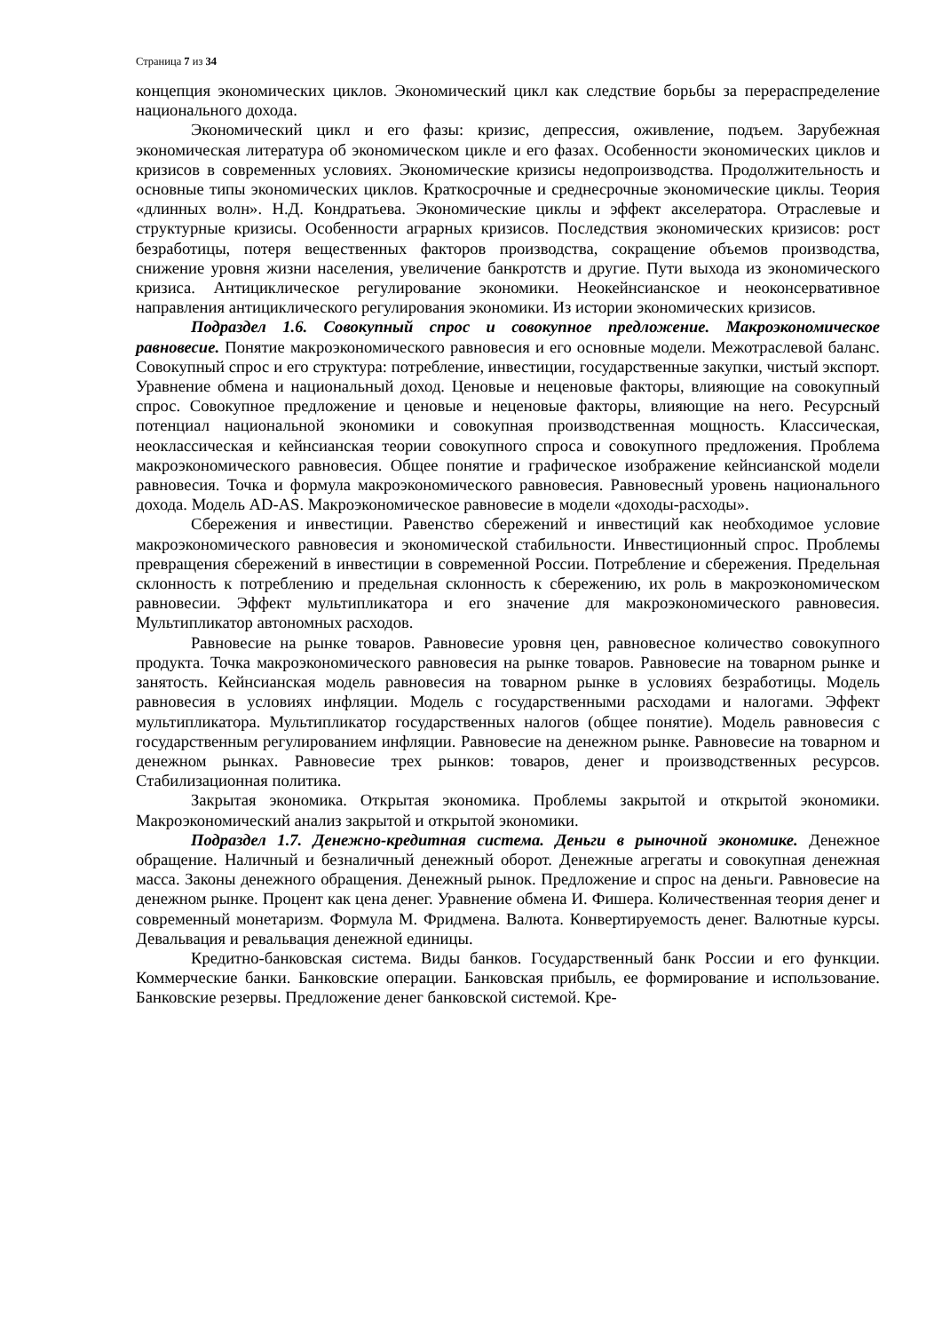Страница 7 из 34
концепция экономических циклов. Экономический цикл как следствие борьбы за перераспределение национального дохода.
Экономический цикл и его фазы: кризис, депрессия, оживление, подъем. Зарубежная экономическая литература об экономическом цикле и его фазах. Особенности экономических циклов и кризисов в современных условиях. Экономические кризисы недопроизводства. Продолжительность и основные типы экономических циклов. Краткосрочные и среднесрочные экономические циклы. Теория «длинных волн». Н.Д. Кондратьева. Экономические циклы и эффект акселератора. Отраслевые и структурные кризисы. Особенности аграрных кризисов. Последствия экономических кризисов: рост безработицы, потеря вещественных факторов производства, сокращение объемов производства, снижение уровня жизни населения, увеличение банкротств и другие. Пути выхода из экономического кризиса. Антициклическое регулирование экономики. Неокейнсианское и неоконсервативное направления антициклического регулирования экономики. Из истории экономических кризисов.
Подраздел 1.6. Совокупный спрос и совокупное предложение. Макроэкономическое равновесие. Понятие макроэкономического равновесия и его основные модели. Межотраслевой баланс. Совокупный спрос и его структура: потребление, инвестиции, государственные закупки, чистый экспорт. Уравнение обмена и национальный доход. Ценовые и неценовые факторы, влияющие на совокупный спрос. Совокупное предложение и ценовые и неценовые факторы, влияющие на него. Ресурсный потенциал национальной экономики и совокупная производственная мощность. Классическая, неоклассическая и кейнсианская теории совокупного спроса и совокупного предложения. Проблема макроэкономического равновесия. Общее понятие и графическое изображение кейнсианской модели равновесия. Точка и формула макроэкономического равновесия. Равновесный уровень национального дохода. Модель AD-AS. Макроэкономическое равновесие в модели «доходы-расходы».
Сбережения и инвестиции. Равенство сбережений и инвестиций как необходимое условие макроэкономического равновесия и экономической стабильности. Инвестиционный спрос. Проблемы превращения сбережений в инвестиции в современной России. Потребление и сбережения. Предельная склонность к потреблению и предельная склонность к сбережению, их роль в макроэкономическом равновесии. Эффект мультипликатора и его значение для макроэкономического равновесия. Мультипликатор автономных расходов.
Равновесие на рынке товаров. Равновесие уровня цен, равновесное количество совокупного продукта. Точка макроэкономического равновесия на рынке товаров. Равновесие на товарном рынке и занятость. Кейнсианская модель равновесия на товарном рынке в условиях безработицы. Модель равновесия в условиях инфляции. Модель с государственными расходами и налогами. Эффект мультипликатора. Мультипликатор государственных налогов (общее понятие). Модель равновесия с государственным регулированием инфляции. Равновесие на денежном рынке. Равновесие на товарном и денежном рынках. Равновесие трех рынков: товаров, денег и производственных ресурсов. Стабилизационная политика.
Закрытая экономика. Открытая экономика. Проблемы закрытой и открытой экономики. Макроэкономический анализ закрытой и открытой экономики.
Подраздел 1.7. Денежно-кредитная система. Деньги в рыночной экономике. Денежное обращение. Наличный и безналичный денежный оборот. Денежные агрегаты и совокупная денежная масса. Законы денежного обращения. Денежный рынок. Предложение и спрос на деньги. Равновесие на денежном рынке. Процент как цена денег. Уравнение обмена И. Фишера. Количественная теория денег и современный монетаризм. Формула М. Фридмена. Валюта. Конвертируемость денег. Валютные курсы. Девальвация и ревальвация денежной единицы.
Кредитно-банковская система. Виды банков. Государственный банк России и его функции. Коммерческие банки. Банковские операции. Банковская прибыль, ее формирование и использование. Банковские резервы. Предложение денег банковской системой. Кре-